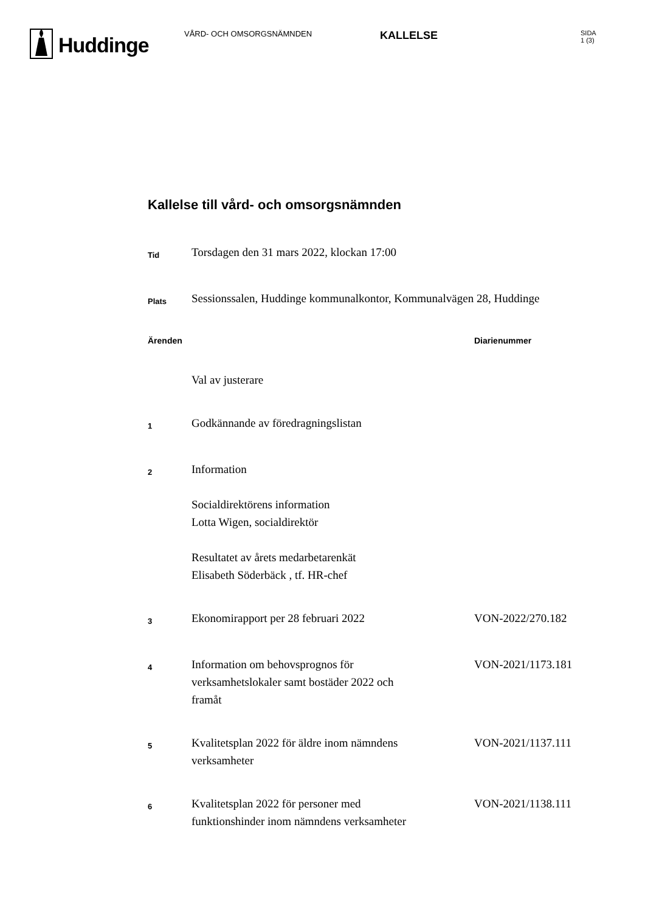Huddinge
VÅRD- OCH OMSORGSNÄMNDEN
KALLELSE
SIDA
1 (3)
Kallelse till vård- och omsorgsnämnden
| Tid | Torsdagen den 31 mars 2022, klockan 17:00 | |
| Plats | Sessionssalen, Huddinge kommunalkontor, Kommunalvägen 28, Huddinge | |
| Ärenden | | Diarienummer |
| | Val av justerare | |
| 1 | Godkännande av föredragningslistan | |
| 2 | Information Socialdirektörens information Lotta Wigen, socialdirektör Resultatet av årets medarbetarenkät Elisabeth Söderbäck , tf. HR-chef | |
| 3 | Ekonomirapport per 28 februari 2022 | VON-2022/270.182 |
| 4 | Information om behovsprognos för verksamhetslokaler samt bostäder 2022 och framåt | VON-2021/1173.181 |
| 5 | Kvalitetsplan 2022 för äldre inom nämndens verksamheter | VON-2021/1137.111 |
| 6 | Kvalitetsplan 2022 för personer med funktionshinder inom nämndens verksamheter | VON-2021/1138.111 |